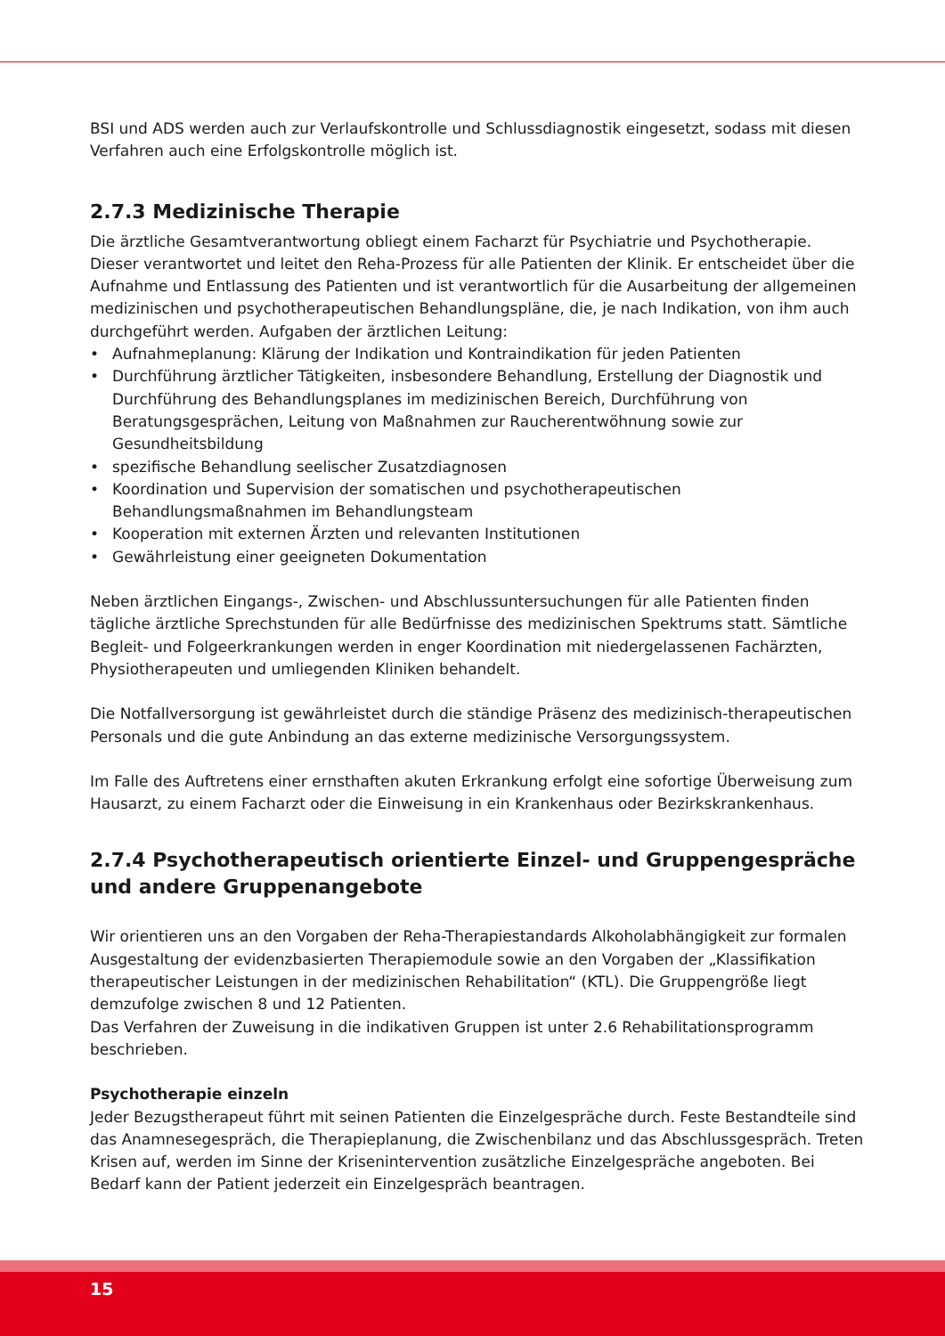BSI und ADS werden auch zur Verlaufskontrolle und Schlussdiagnostik eingesetzt, sodass mit diesen Verfahren auch eine Erfolgskontrolle möglich ist.
2.7.3 Medizinische Therapie
Die ärztliche Gesamtverantwortung obliegt einem Facharzt für Psychiatrie und Psychotherapie. Dieser verantwortet und leitet den Reha-Prozess für alle Patienten der Klinik. Er entscheidet über die Aufnahme und Entlassung des Patienten und ist verantwortlich für die Ausarbeitung der allgemeinen medizinischen und psychotherapeutischen Behandlungspläne, die, je nach Indikation, von ihm auch durchgeführt werden. Aufgaben der ärztlichen Leitung:
• Aufnahmeplanung: Klärung der Indikation und Kontraindikation für jeden Patienten
• Durchführung ärztlicher Tätigkeiten, insbesondere Behandlung, Erstellung der Diagnostik und Durchführung des Behandlungsplanes im medizinischen Bereich, Durchführung von Beratungsgesprächen, Leitung von Maßnahmen zur Raucherentwöhnung sowie zur Gesundheitsbildung
• spezifische Behandlung seelischer Zusatzdiagnosen
• Koordination und Supervision der somatischen und psychotherapeutischen Behandlungsmaßnahmen im Behandlungsteam
• Kooperation mit externen Ärzten und relevanten Institutionen
• Gewährleistung einer geeigneten Dokumentation
Neben ärztlichen Eingangs-, Zwischen- und Abschlussuntersuchungen für alle Patienten finden tägliche ärztliche Sprechstunden für alle Bedürfnisse des medizinischen Spektrums statt. Sämtliche Begleit- und Folgeerkrankungen werden in enger Koordination mit niedergelassenen Fachärzten, Physiotherapeuten und umliegenden Kliniken behandelt.
Die Notfallversorgung ist gewährleistet durch die ständige Präsenz des medizinisch-therapeutischen Personals und die gute Anbindung an das externe medizinische Versorgungssystem.
Im Falle des Auftretens einer ernsthaften akuten Erkrankung erfolgt eine sofortige Überweisung zum Hausarzt, zu einem Facharzt oder die Einweisung in ein Krankenhaus oder Bezirkskrankenhaus.
2.7.4 Psychotherapeutisch orientierte Einzel- und Gruppengespräche und andere Gruppenangebote
Wir orientieren uns an den Vorgaben der Reha-Therapiestandards Alkoholabhängigkeit zur formalen Ausgestaltung der evidenzbasierten Therapiemodule sowie an den Vorgaben der „Klassifikation therapeutischer Leistungen in der medizinischen Rehabilitation“ (KTL). Die Gruppengröße liegt demzufolge zwischen 8 und 12 Patienten.
Das Verfahren der Zuweisung in die indikativen Gruppen ist unter 2.6 Rehabilitationsprogramm beschrieben.
Psychotherapie einzeln
Jeder Bezugstherapeut führt mit seinen Patienten die Einzelgespräche durch. Feste Bestandteile sind das Anamnesegespräch, die Therapieplanung, die Zwischenbilanz und das Abschlussgespräch. Treten Krisen auf, werden im Sinne der Krisenintervention zusätzliche Einzelgespräche angeboten. Bei Bedarf kann der Patient jederzeit ein Einzelgespräch beantragen.
15